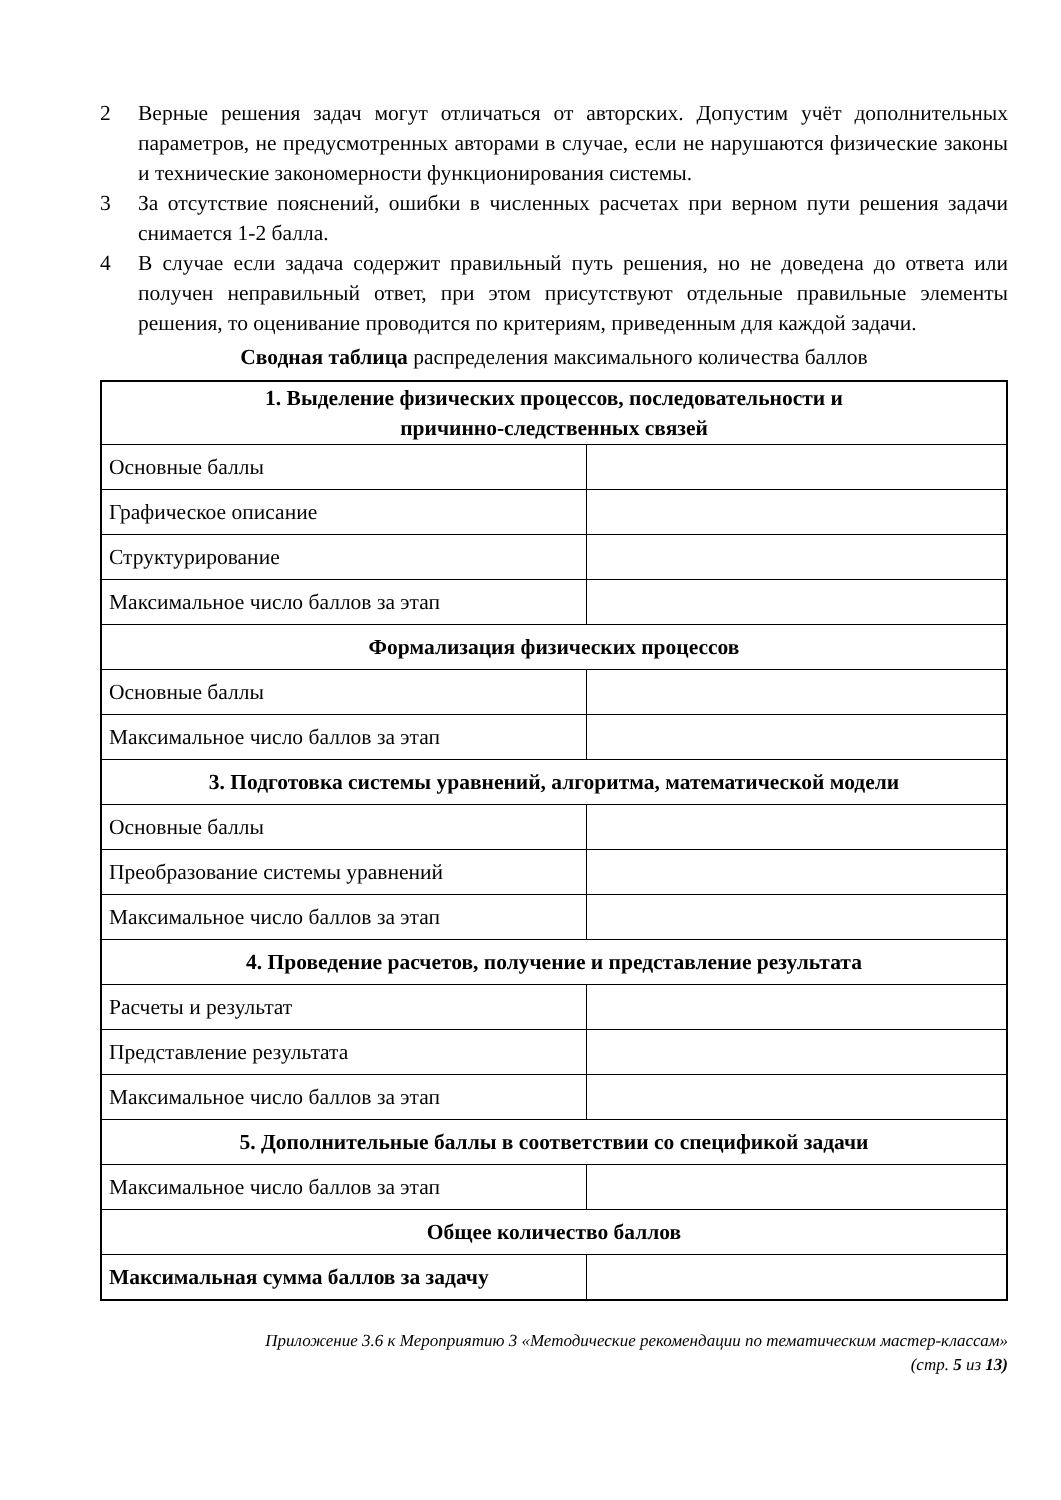2 Верные решения задач могут отличаться от авторских. Допустим учёт дополнительных параметров, не предусмотренных авторами в случае, если не нарушаются физические законы и технические закономерности функционирования системы.
3 За отсутствие пояснений, ошибки в численных расчетах при верном пути решения задачи снимается 1-2 балла.
4 В случае если задача содержит правильный путь решения, но не доведена до ответа или получен неправильный ответ, при этом присутствуют отдельные правильные элементы решения, то оценивание проводится по критериям, приведенным для каждой задачи.
Сводная таблица распределения максимального количества баллов
| 1. Выделение физических процессов, последовательности и причинно-следственных связей | |
| --- | --- |
| Основные баллы | |
| Графическое описание | |
| Структурирование | |
| Максимальное число баллов за этап | |
| Формализация физических процессов | |
| Основные баллы | |
| Максимальное число баллов за этап | |
| 3. Подготовка системы уравнений, алгоритма, математической модели | |
| Основные баллы | |
| Преобразование системы уравнений | |
| Максимальное число баллов за этап | |
| 4. Проведение расчетов, получение и представление результата | |
| Расчеты и результат | |
| Представление результата | |
| Максимальное число баллов за этап | |
| 5. Дополнительные баллы в соответствии со спецификой задачи | |
| Максимальное число баллов за этап | |
| Общее количество баллов | |
| Максимальная сумма баллов за задачу | |
Приложение 3.6 к Мероприятию 3 «Методические рекомендации по тематическим мастер-классам»
(стр. 5 из 13)